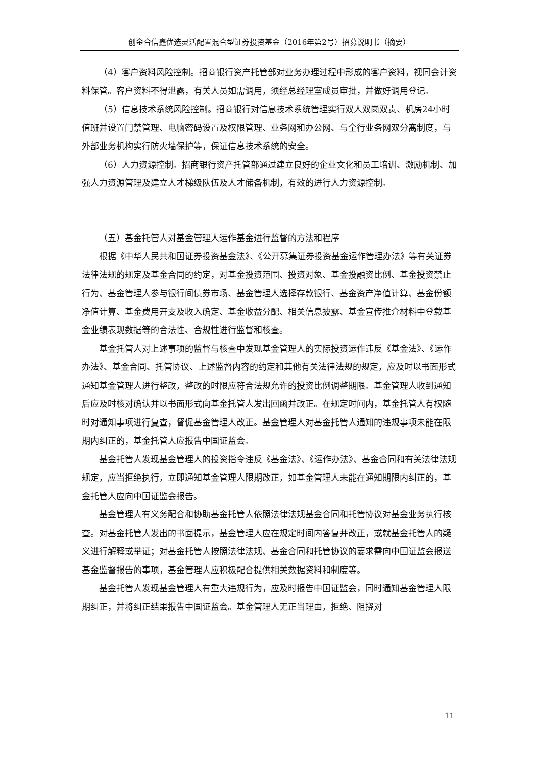创金合信鑫优选灵活配置混合型证券投资基金（2016年第2号）招募说明书（摘要）
（4）客户资料风险控制。招商银行资产托管部对业务办理过程中形成的客户资料，视同会计资料保管。客户资料不得泄露，有关人员如需调用，须经总经理室成员审批，并做好调用登记。
（5）信息技术系统风险控制。招商银行对信息技术系统管理实行双人双岗双责、机房24小时值班并设置门禁管理、电脑密码设置及权限管理、业务网和办公网、与全行业务网双分离制度，与外部业务机构实行防火墙保护等，保证信息技术系统的安全。
（6）人力资源控制。招商银行资产托管部通过建立良好的企业文化和员工培训、激励机制、加强人力资源管理及建立人才梯级队伍及人才储备机制，有效的进行人力资源控制。
（五）基金托管人对基金管理人运作基金进行监督的方法和程序
根据《中华人民共和国证券投资基金法》、《公开募集证券投资基金运作管理办法》等有关证券法律法规的规定及基金合同的约定，对基金投资范围、投资对象、基金投融资比例、基金投资禁止行为、基金管理人参与银行间债券市场、基金管理人选择存款银行、基金资产净值计算、基金份额净值计算、基金费用开支及收入确定、基金收益分配、相关信息披露、基金宣传推介材料中登载基金业绩表现数据等的合法性、合规性进行监督和核查。
基金托管人对上述事项的监督与核查中发现基金管理人的实际投资运作违反《基金法》、《运作办法》、基金合同、托管协议、上述监督内容的约定和其他有关法律法规的规定，应及时以书面形式通知基金管理人进行整改，整改的时限应符合法规允许的投资比例调整期限。基金管理人收到通知后应及时核对确认并以书面形式向基金托管人发出回函并改正。在规定时间内，基金托管人有权随时对通知事项进行复查，督促基金管理人改正。基金管理人对基金托管人通知的违规事项未能在限期内纠正的，基金托管人应报告中国证监会。
基金托管人发现基金管理人的投资指令违反《基金法》、《运作办法》、基金合同和有关法律法规规定，应当拒绝执行，立即通知基金管理人限期改正，如基金管理人未能在通知期限内纠正的，基金托管人应向中国证监会报告。
基金管理人有义务配合和协助基金托管人依照法律法规基金合同和托管协议对基金业务执行核查。对基金托管人发出的书面提示，基金管理人应在规定时间内答复并改正，或就基金托管人的疑义进行解释或举证；对基金托管人按照法律法规、基金合同和托管协议的要求需向中国证监会报送基金监督报告的事项，基金管理人应积极配合提供相关数据资料和制度等。
基金托管人发现基金管理人有重大违规行为，应及时报告中国证监会，同时通知基金管理人限期纠正，并将纠正结果报告中国证监会。基金管理人无正当理由，拒绝、阻挠对
11